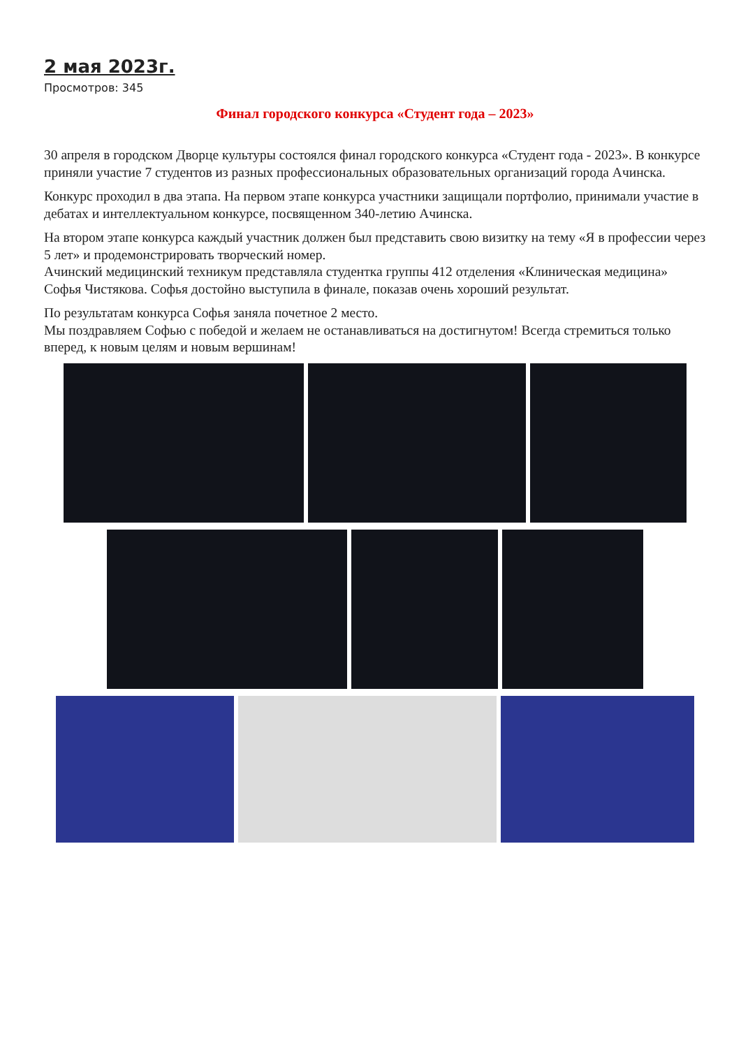2 мая 2023г.
Просмотров: 345
Финал городского конкурса «Студент года – 2023»
30 апреля в городском Дворце культуры состоялся финал городского конкурса «Студент года - 2023». В конкурсе приняли участие 7 студентов из разных профессиональных образовательных организаций города Ачинска.
Конкурс проходил в два этапа. На первом этапе конкурса участники защищали портфолио, принимали участие в дебатах и интеллектуальном конкурсе, посвященном 340-летию Ачинска.
На втором этапе конкурса каждый участник должен был представить свою визитку на тему «Я в профессии через 5 лет» и продемонстрировать творческий номер.
Ачинский медицинский техникум представляла студентка группы 412 отделения «Клиническая медицина» Софья Чистякова. Софья достойно выступила в финале, показав очень хороший результат.
По результатам конкурса Софья заняла почетное 2 место.
Мы поздравляем Софью с победой и желаем не останавливаться на достигнутом! Всегда стремиться только вперед, к новым целям и новым вершинам!